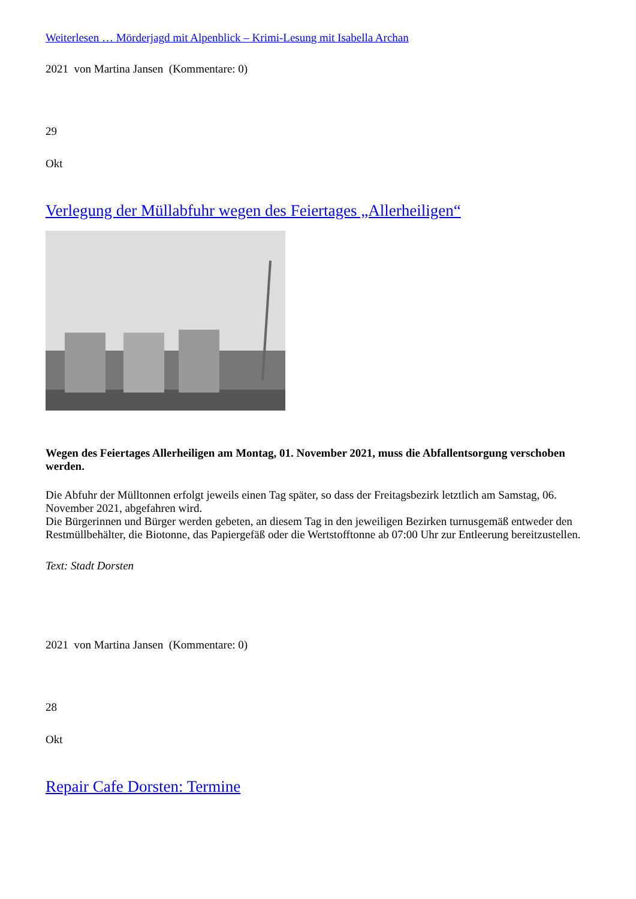Weiterlesen … Mörderjagd mit Alpenblick – Krimi-Lesung mit Isabella Archan
2021 von Martina Jansen (Kommentare: 0)
29
Okt
Verlegung der Müllabfuhr wegen des Feiertages „Allerheiligen“
Wegen des Feiertages Allerheiligen am Montag, 01. November 2021, muss die Abfallentsorgung verschoben werden.
Die Abfuhr der Mülltonnen erfolgt jeweils einen Tag später, so dass der Freitagsbezirk letztlich am Samstag, 06. November 2021, abgefahren wird.
Die Bürgerinnen und Bürger werden gebeten, an diesem Tag in den jeweiligen Bezirken turnusgemäß entweder den Restmüllbehälter, die Biotonne, das Papiergefäß oder die Wertstofftonne ab 07:00 Uhr zur Entleerung bereitzustellen.
Text: Stadt Dorsten
2021 von Martina Jansen (Kommentare: 0)
28
Okt
Repair Cafe Dorsten: Termine